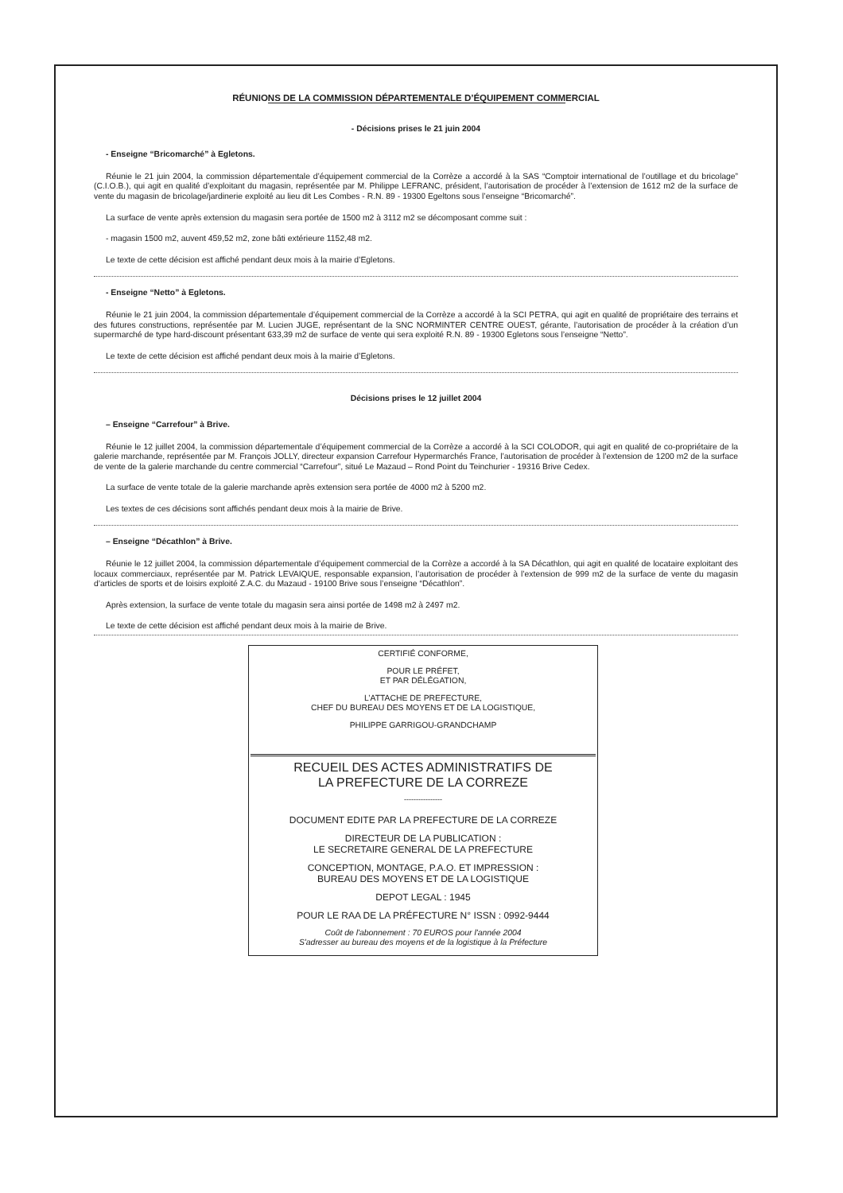RÉUNIONS DE LA COMMISSION DÉPARTEMENTALE D’ÉQUIPEMENT COMMERCIAL
- Décisions prises le 21 juin 2004
- Enseigne “Bricomarché” à Egletons.
Réunie le 21 juin 2004, la commission départementale d’équipement commercial de la Corrèze a accordé à la SAS “Comptoir international de l’outillage et du bricolage” (C.I.O.B.), qui agit en qualité d’exploitant du magasin, représentée par M. Philippe LEFRANC, président, l’autorisation de procéder à l’extension de 1612 m2 de la surface de vente du magasin de bricolage/jardinerie exploité au lieu dit Les Combes - R.N. 89 - 19300 Egeltons sous l’enseigne “Bricomarché”.
La surface de vente après extension du magasin sera portée de 1500 m2 à 3112 m2 se décomposant comme suit :
- magasin 1500 m2, auvent 459,52 m2, zone bâti extérieure 1152,48 m2.
Le texte de cette décision est affiché pendant deux mois à la mairie d’Egletons.
- Enseigne “Netto” à Egletons.
Réunie le 21 juin 2004, la commission départementale d’équipement commercial de la Corrèze a accordé à la SCI PETRA, qui agit en qualité de propriétaire des terrains et des futures constructions, représentée par M. Lucien JUGE, représentant de la SNC NORMINTER CENTRE OUEST, gérante, l’autorisation de procéder à la création d’un supermarché de type hard-discount présentant 633,39 m2 de surface de vente qui sera exploité R.N. 89 - 19300 Egletons sous l’enseigne “Netto”.
Le texte de cette décision est affiché pendant deux mois à la mairie d’Egletons.
Décisions prises le 12 juillet 2004
– Enseigne “Carrefour” à Brive.
Réunie le 12 juillet 2004, la commission départementale d’équipement commercial de la Corrèze a accordé à la SCI COLODOR, qui agit en qualité de co-propriétaire de la galerie marchande, représentée par M. François JOLLY, directeur expansion Carrefour Hypermarchés France, l’autorisation de procéder à l’extension de 1200 m2 de la surface de vente de la galerie marchande du centre commercial “Carrefour”, situé Le Mazaud – Rond Point du Teinchurier - 19316 Brive Cedex.
La surface de vente totale de la galerie marchande après extension sera portée de 4000 m2 à 5200 m2.
Les textes de ces décisions sont affichés pendant deux mois à la mairie de Brive.
– Enseigne “Décathlon” à Brive.
Réunie le 12 juillet 2004, la commission départementale d’équipement commercial de la Corrèze a accordé à la SA Décathlon, qui agit en qualité de locataire exploitant des locaux commerciaux, représentée par M. Patrick LEVAIQUE, responsable expansion, l’autorisation de procéder à l’extension de 999 m2 de la surface de vente du magasin d’articles de sports et de loisirs exploité Z.A.C. du Mazaud - 19100 Brive sous l’enseigne “Décathlon”.
Après extension, la surface de vente totale du magasin sera ainsi portée de 1498 m2 à 2497 m2.
Le texte de cette décision est affiché pendant deux mois à la mairie de Brive.
CERTIFIÉ CONFORME,
POUR LE PRÉFET,
ET PAR DÉLÉGATION,
L’ATTACHE DE PREFECTURE,
CHEF DU BUREAU DES MOYENS ET DE LA LOGISTIQUE,
PHILIPPE GARRIGOU-GRANDCHAMP
RECUEIL DES ACTES ADMINISTRATIFS DE
LA PREFECTURE DE LA CORREZE
----------------
DOCUMENT EDITE PAR LA PREFECTURE DE LA CORREZE
DIRECTEUR DE LA PUBLICATION :
LE SECRETAIRE GENERAL DE LA PREFECTURE
CONCEPTION, MONTAGE, P.A.O. ET IMPRESSION :
BUREAU DES MOYENS ET DE LA LOGISTIQUE
DEPOT LEGAL : 1945
POUR LE RAA DE LA PRÉFECTURE N° ISSN : 0992-9444
Coût de l'abonnement : 70 EUROS pour l'année 2004
S'adresser au bureau des moyens et de la logistique à la Préfecture